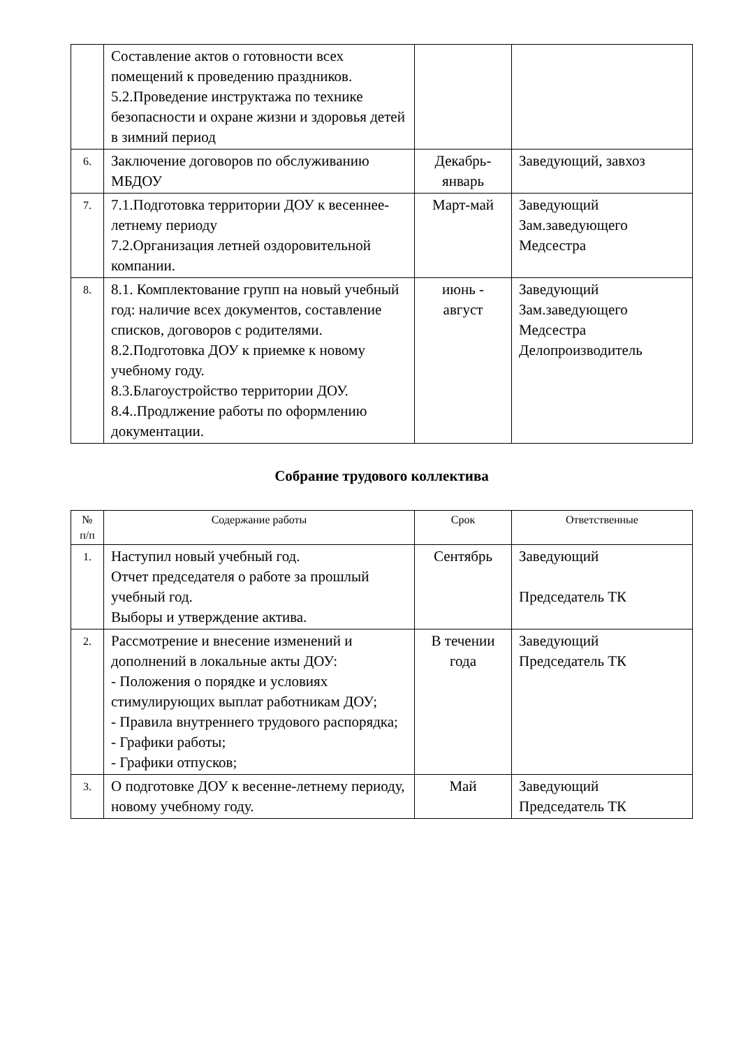| | Составление актов о готовности всех помещений к проведению праздников. 5.2.Проведение инструктажа по технике безопасности и охране жизни и здоровья детей в зимний период | | |
| 6. | Заключение договоров по обслуживанию МБДОУ | Декабрь-январь | Заведующий, завхоз |
| 7. | 7.1.Подготовка территории ДОУ к весеннее-летнему периоду 7.2.Организация летней оздоровительной компании. | Март-май | Заведующий Зам.заведующего Медсестра |
| 8. | 8.1. Комплектование групп на новый учебный год: наличие всех документов, составление списков, договоров с родителями. 8.2.Подготовка ДОУ к приемке к новому учебному году. 8.3.Благоустройство территории ДОУ. 8.4..Продлжение работы по оформлению документации. | июнь - август | Заведующий Зам.заведующего Медсестра Делопроизводитель |
Собрание трудового коллектива
| № п/п | Содержание работы | Срок | Ответственные |
| --- | --- | --- | --- |
| 1. | Наступил новый учебный год. Отчет председателя о работе за прошлый учебный год. Выборы и утверждение актива. | Сентябрь | Заведующий Председатель ТК |
| 2. | Рассмотрение и внесение изменений и дополнений в локальные акты ДОУ: - Положения о порядке и условиях стимулирующих выплат работникам ДОУ; - Правила внутреннего трудового распорядка; - Графики работы; - Графики отпусков; | В течении года | Заведующий Председатель ТК |
| 3. | О подготовке ДОУ к весенне-летнему периоду, новому учебному году. | Май | Заведующий Председатель ТК |